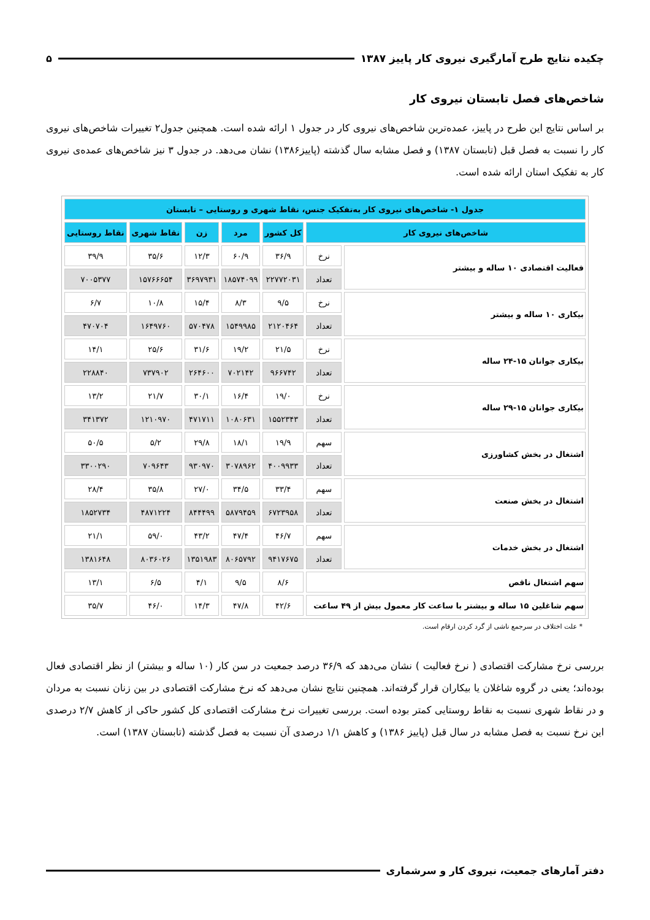چکیده نتایج طرح آمارگیری نیروی کار پاییز ۱۳۸۷ ۵
شاخص‌های فصل تابستان نیروی کار
بر اساس نتایج این طرح در پاییز، عمده‌ترین شاخص‌های نیروی کار در جدول ۱ ارائه شده است. همچنین جدول۲ تغییرات شاخص‌های نیروی کار را نسبت به فصل قبل (تابستان ۱۳۸۷) و فصل مشابه سال گذشته (پاییز۱۳۸۶) نشان می‌دهد. در جدول ۳ نیز شاخص‌های عمده‌ی نیروی کار به تفکیک استان ارائه شده است.
| جدول ۱- شاخص‌های نیروی کار به‌تفکیک جنس، نقاط شهری و روستایی – تابستان | | | | | | |
| شاخص‌های نیروی کار | | کل کشور | مرد | زن | نقاط شهری | نقاط روستایی |
| فعالیت اقتصادی ۱۰ ساله و بیشتر | نرخ | ۳۶/۹ | ۶۰/۹ | ۱۲/۳ | ۳۵/۶ | ۳۹/۹ |
| | تعداد | ۲۲۷۷۲۰۳۱ | ۱۸۵۷۴۰۹۹ | ۳۶۹۷۹۳۱ | ۱۵۷۶۶۶۵۴ | ۷۰۰۵۳۷۷ |
| بیکاری ۱۰ ساله و بیشتر | نرخ | ۹/۵ | ۸/۳ | ۱۵/۴ | ۱۰/۸ | ۶/۷ |
| | تعداد | ۲۱۲۰۴۶۴ | ۱۵۴۹۹۸۵ | ۵۷۰۴۷۸ | ۱۶۴۹۷۶۰ | ۴۷۰۷۰۴ |
| بیکاری جوانان ۱۵-۲۴ ساله | نرخ | ۲۱/۵ | ۱۹/۲ | ۳۱/۶ | ۲۵/۶ | ۱۴/۱ |
| | تعداد | ۹۶۶۷۴۲ | ۷۰۲۱۴۲ | ۲۶۴۶۰۰ | ۷۳۷۹۰۲ | ۲۲۸۸۴۰ |
| بیکاری جوانان ۱۵-۲۹ ساله | نرخ | ۱۹/۰ | ۱۶/۴ | ۳۰/۱ | ۲۱/۷ | ۱۳/۲ |
| | تعداد | ۱۵۵۲۳۴۳ | ۱۰۸۰۶۳۱ | ۴۷۱۷۱۱ | ۱۲۱۰۹۷۰ | ۳۴۱۳۷۲ |
| اشتغال در بخش کشاورزی | سهم | ۱۹/۹ | ۱۸/۱ | ۲۹/۸ | ۵/۲ | ۵۰/۵ |
| | تعداد | ۴۰۰۹۹۳۳ | ۳۰۷۸۹۶۲ | ۹۳۰۹۷۰ | ۷۰۹۶۴۳ | ۳۳۰۰۲۹۰ |
| اشتغال در بخش صنعت | سهم | ۳۳/۴ | ۳۴/۵ | ۲۷/۰ | ۳۵/۸ | ۲۸/۴ |
| | تعداد | ۶۷۲۳۹۵۸ | ۵۸۷۹۴۵۹ | ۸۴۴۴۹۹ | ۴۸۷۱۲۲۴ | ۱۸۵۲۷۳۴ |
| اشتغال در بخش خدمات | سهم | ۴۶/۷ | ۴۷/۴ | ۴۳/۲ | ۵۹/۰ | ۲۱/۱ |
| | تعداد | ۹۴۱۷۶۷۵ | ۸۰۶۵۷۹۲ | ۱۳۵۱۹۸۳ | ۸۰۳۶۰۲۶ | ۱۳۸۱۶۴۸ |
| سهم اشتغال ناقص | | ۸/۶ | ۹/۵ | ۴/۱ | ۶/۵ | ۱۳/۱ |
| سهم شاغلین ۱۵ ساله و بیشتر با ساعت کار معمول بیش از ۴۹ ساعت | | ۴۲/۶ | ۴۷/۸ | ۱۴/۳ | ۴۶/۰ | ۳۵/۷ |
* علت اختلاف در سرجمع ناشی از گرد کردن ارقام است.
بررسی نرخ مشارکت اقتصادی ( نرخ فعالیت ) نشان می‌دهد که ۳۶/۹ درصد جمعیت در سن کار (۱۰ ساله و بیشتر) از نظر اقتصادی فعال بوده‌اند؛ یعنی در گروه شاغلان یا بیکاران قرار گرفته‌اند. همچنین نتایج نشان می‌دهد که نرخ مشارکت اقتصادی در بین زنان نسبت به مردان و در نقاط شهری نسبت به نقاط روستایی کمتر بوده است. بررسی تغییرات نرخ مشارکت اقتصادی کل کشور حاکی از کاهش ۲/۷ درصدی این نرخ نسبت به فصل مشابه در سال قبل (پاییز ۱۳۸۶) و کاهش ۱/۱ درصدی آن نسبت به فصل گذشته (تابستان ۱۳۸۷) است.
دفتر آمارهای جمعیت، نیروی کار و سرشماری